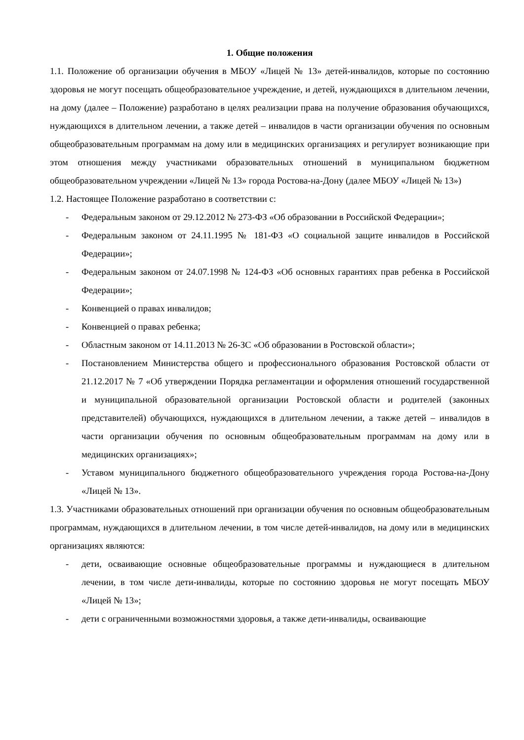1. Общие положения
1.1. Положение об организации обучения в МБОУ «Лицей № 13» детей-инвалидов, которые по состоянию здоровья не могут посещать общеобразовательное учреждение, и детей, нуждающихся в длительном лечении, на дому (далее – Положение) разработано в целях реализации права на получение образования обучающихся, нуждающихся в длительном лечении, а также детей – инвалидов в части организации обучения по основным общеобразовательным программам на дому или в медицинских организациях и регулирует возникающие при этом отношения между участниками образовательных отношений в муниципальном бюджетном общеобразовательном учреждении «Лицей № 13» города Ростова-на-Дону (далее МБОУ «Лицей № 13»)
1.2. Настоящее Положение разработано в соответствии с:
- Федеральным законом от 29.12.2012 № 273-ФЗ «Об образовании в Российской Федерации»;
- Федеральным законом от 24.11.1995 № 181-ФЗ «О социальной защите инвалидов в Российской Федерации»;
- Федеральным законом от 24.07.1998 № 124-ФЗ «Об основных гарантиях прав ребенка в Российской Федерации»;
- Конвенцией о правах инвалидов;
- Конвенцией о правах ребенка;
- Областным законом от 14.11.2013 № 26-ЗС «Об образовании в Ростовской области»;
- Постановлением Министерства общего и профессионального образования Ростовской области от 21.12.2017 № 7 «Об утверждении Порядка регламентации и оформления отношений государственной и муниципальной образовательной организации Ростовской области и родителей (законных представителей) обучающихся, нуждающихся в длительном лечении, а также детей – инвалидов в части организации обучения по основным общеобразовательным программам на дому или в медицинских организациях»;
- Уставом муниципального бюджетного общеобразовательного учреждения города Ростова-на-Дону «Лицей № 13».
1.3. Участниками образовательных отношений при организации обучения по основным общеобразовательным программам, нуждающихся в длительном лечении, в том числе детей-инвалидов, на дому или в медицинских организациях являются:
- дети, осваивающие основные общеобразовательные программы и нуждающиеся в длительном лечении, в том числе дети-инвалиды, которые по состоянию здоровья не могут посещать МБОУ «Лицей № 13»;
- дети с ограниченными возможностями здоровья, а также дети-инвалиды, осваивающие